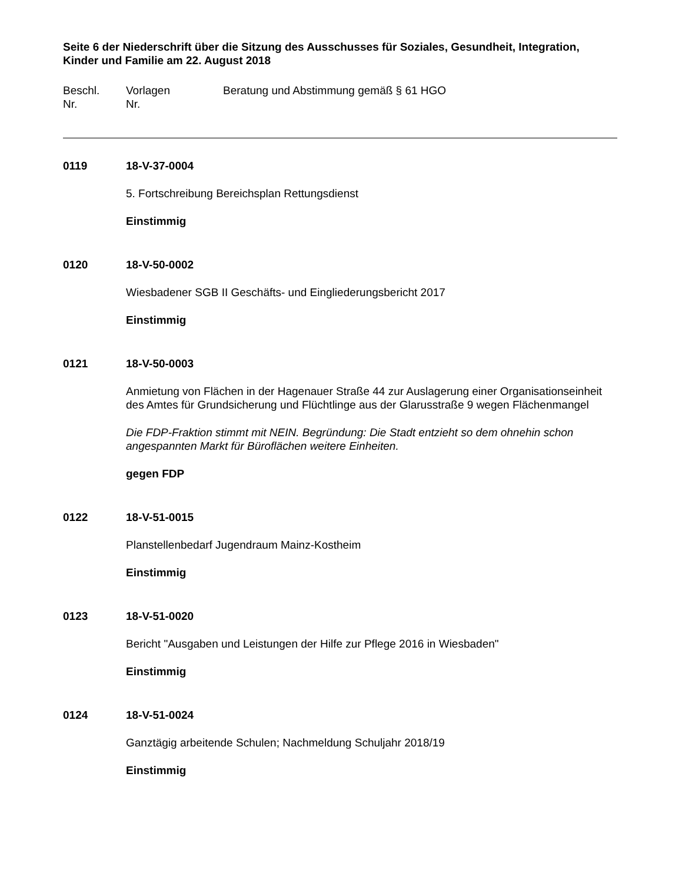Seite 6 der Niederschrift über die Sitzung des Ausschusses für Soziales, Gesundheit, Integration, Kinder und Familie am 22. August 2018
Beschl.
Nr.
Vorlagen
Nr.
Beratung und Abstimmung gemäß § 61 HGO
0119 18-V-37-0004
5. Fortschreibung Bereichsplan Rettungsdienst
Einstimmig
0120 18-V-50-0002
Wiesbadener SGB II Geschäfts- und Eingliederungsbericht 2017
Einstimmig
0121 18-V-50-0003
Anmietung von Flächen in der Hagenauer Straße 44 zur Auslagerung einer Organisationseinheit des Amtes für Grundsicherung und Flüchtlinge aus der Glarusstraße 9 wegen Flächenmangel
Die FDP-Fraktion stimmt mit NEIN. Begründung: Die Stadt entzieht so dem ohnehin schon angespannten Markt für Büroflächen weitere Einheiten.
gegen FDP
0122 18-V-51-0015
Planstellenbedarf Jugendraum Mainz-Kostheim
Einstimmig
0123 18-V-51-0020
Bericht "Ausgaben und Leistungen der Hilfe zur Pflege 2016 in Wiesbaden"
Einstimmig
0124 18-V-51-0024
Ganztägig arbeitende Schulen; Nachmeldung Schuljahr 2018/19
Einstimmig